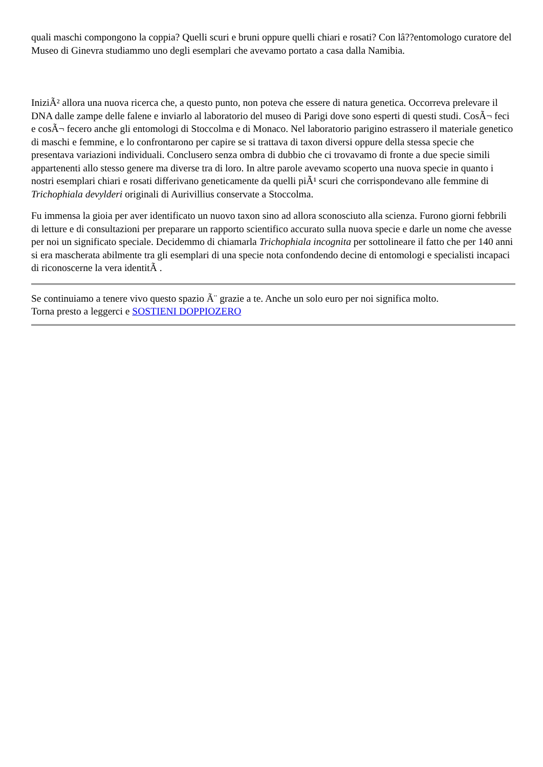quali maschi compongono la coppia? Quelli scuri e bruni oppure quelli chiari e rosati? Con lâ??entomologo curatore del Museo di Ginevra studiammo uno degli esemplari che avevamo portato a casa dalla Namibia.
IniziÃ² allora una nuova ricerca che, a questo punto, non poteva che essere di natura genetica. Occorreva prelevare il DNA dalle zampe delle falene e inviarlo al laboratorio del museo di Parigi dove sono esperti di questi studi. CosÃ¬ feci e cosÃ¬ fecero anche gli entomologi di Stoccolma e di Monaco. Nel laboratorio parigino estrassero il materiale genetico di maschi e femmine, e lo confrontarono per capire se si trattava di taxon diversi oppure della stessa specie che presentava variazioni individuali. Conclusero senza ombra di dubbio che ci trovavamo di fronte a due specie simili appartenenti allo stesso genere ma diverse tra di loro. In altre parole avevamo scoperto una nuova specie in quanto i nostri esemplari chiari e rosati differivano geneticamente da quelli piÃ¹ scuri che corrispondevano alle femmine di Trichophiala devylderi originali di Aurivillius conservate a Stoccolma.
Fu immensa la gioia per aver identificato un nuovo taxon sino ad allora sconosciuto alla scienza. Furono giorni febbrili di letture e di consultazioni per preparare un rapporto scientifico accurato sulla nuova specie e darle un nome che avesse per noi un significato speciale. Decidemmo di chiamarla Trichophiala incognita per sottolineare il fatto che per 140 anni si era mascherata abilmente tra gli esemplari di una specie nota confondendo decine di entomologi e specialisti incapaci di riconoscerne la vera identitÃ .
Se continuiamo a tenere vivo questo spazio Ã¨ grazie a te. Anche un solo euro per noi significa molto.
Torna presto a leggerci e SOSTIENI DOPPIOZERO